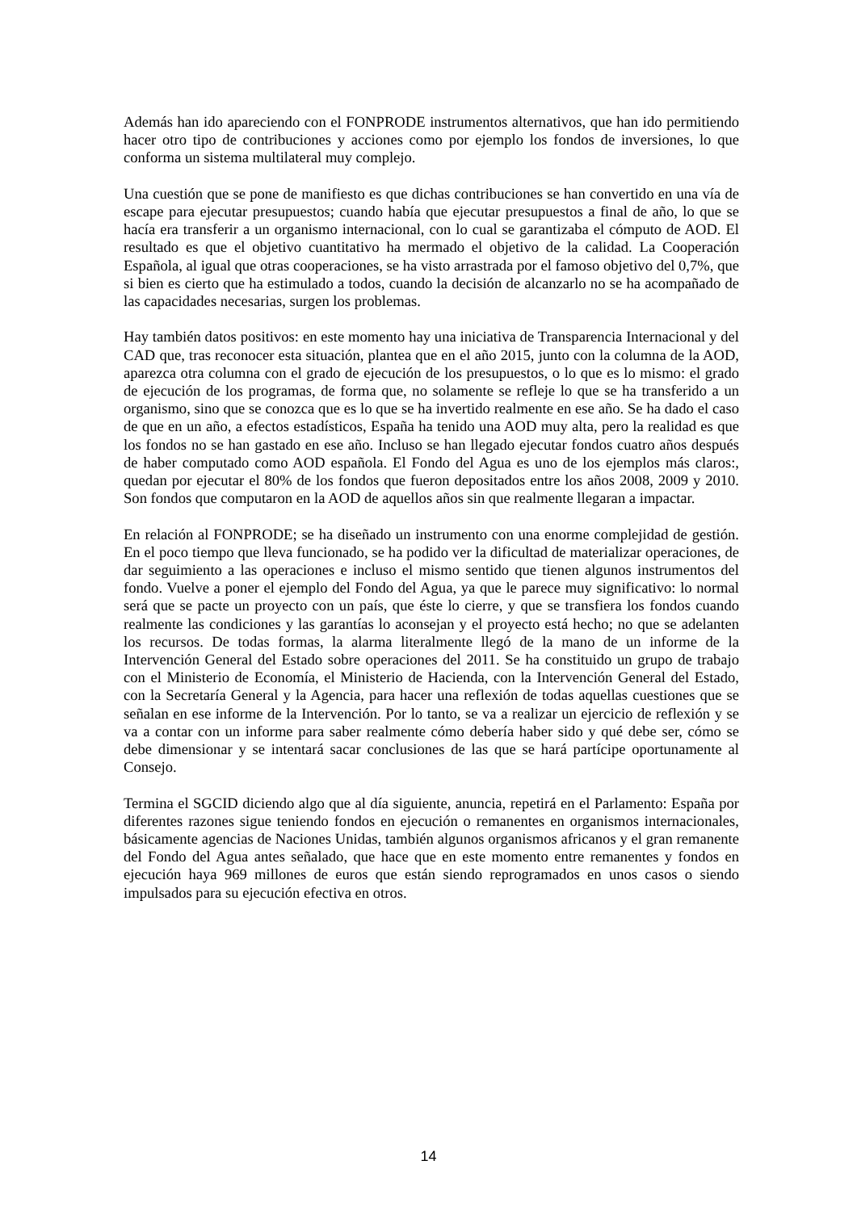Además han ido apareciendo con el FONPRODE instrumentos alternativos, que han ido permitiendo hacer otro tipo de contribuciones y acciones como por ejemplo los fondos de inversiones, lo que conforma un sistema multilateral muy complejo.
Una cuestión que se pone de manifiesto es que dichas contribuciones se han convertido en una vía de escape para ejecutar presupuestos; cuando había que ejecutar presupuestos a final de año, lo que se hacía era transferir a un organismo internacional, con lo cual se garantizaba el cómputo de AOD. El resultado es que el objetivo cuantitativo ha mermado el objetivo de la calidad. La Cooperación Española, al igual que otras cooperaciones, se ha visto arrastrada por el famoso objetivo del 0,7%, que si bien es cierto que ha estimulado a todos, cuando la decisión de alcanzarlo no se ha acompañado de las capacidades necesarias, surgen los problemas.
Hay también datos positivos: en este momento hay una iniciativa de Transparencia Internacional y del CAD que, tras reconocer esta situación, plantea que en el año 2015, junto con la columna de la AOD, aparezca otra columna con el grado de ejecución de los presupuestos, o lo que es lo mismo: el grado de ejecución de los programas, de forma que, no solamente se refleje lo que se ha transferido a un organismo, sino que se conozca que es lo que se ha invertido realmente en ese año. Se ha dado el caso de que en un año, a efectos estadísticos, España ha tenido una AOD muy alta, pero la realidad es que los fondos no se han gastado en ese año. Incluso se han llegado ejecutar fondos cuatro años después de haber computado como AOD española. El Fondo del Agua es uno de los ejemplos más claros:, quedan por ejecutar el 80% de los fondos que fueron depositados entre los años 2008, 2009 y 2010. Son fondos que computaron en la AOD de aquellos años sin que realmente llegaran a impactar.
En relación al FONPRODE; se ha diseñado un instrumento con una enorme complejidad de gestión. En el poco tiempo que lleva funcionado, se ha podido ver la dificultad de materializar operaciones, de dar seguimiento a las operaciones e incluso el mismo sentido que tienen algunos instrumentos del fondo. Vuelve a poner el ejemplo del Fondo del Agua, ya que le parece muy significativo: lo normal será que se pacte un proyecto con un país, que éste lo cierre, y que se transfiera los fondos cuando realmente las condiciones y las garantías lo aconsejan y el proyecto está hecho; no que se adelanten los recursos. De todas formas, la alarma literalmente llegó de la mano de un informe de la Intervención General del Estado sobre operaciones del 2011. Se ha constituido un grupo de trabajo con el Ministerio de Economía, el Ministerio de Hacienda, con la Intervención General del Estado, con la Secretaría General y la Agencia, para hacer una reflexión de todas aquellas cuestiones que se señalan en ese informe de la Intervención. Por lo tanto, se va a realizar un ejercicio de reflexión y se va a contar con un informe para saber realmente cómo debería haber sido y qué debe ser, cómo se debe dimensionar y se intentará sacar conclusiones de las que se hará partícipe oportunamente al Consejo.
Termina el SGCID diciendo algo que al día siguiente, anuncia, repetirá en el Parlamento: España por diferentes razones sigue teniendo fondos en ejecución o remanentes en organismos internacionales, básicamente agencias de Naciones Unidas, también algunos organismos africanos y el gran remanente del Fondo del Agua antes señalado, que hace que en este momento entre remanentes y fondos en ejecución haya 969 millones de euros que están siendo reprogramados en unos casos o siendo impulsados para su ejecución efectiva en otros.
14